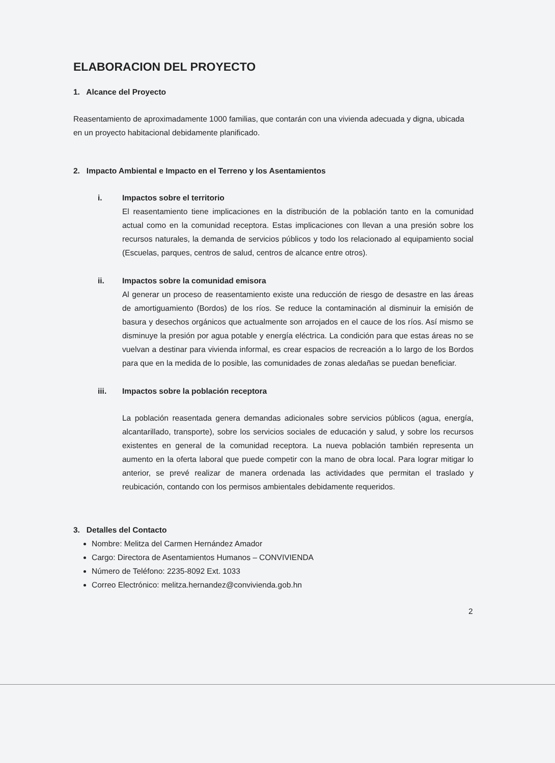ELABORACION DEL PROYECTO
1. Alcance del Proyecto
Reasentamiento de aproximadamente 1000 familias, que contarán con una vivienda adecuada y digna, ubicada en un proyecto habitacional debidamente planificado.
2. Impacto Ambiental e Impacto en el Terreno y los Asentamientos
i. Impactos sobre el territorio
El reasentamiento tiene implicaciones en la distribución de la población tanto en la comunidad actual como en la comunidad receptora. Estas implicaciones con llevan a una presión sobre los recursos naturales, la demanda de servicios públicos y todo los relacionado al equipamiento social (Escuelas, parques, centros de salud, centros de alcance entre otros).
ii. Impactos sobre la comunidad emisora
Al generar un proceso de reasentamiento existe una reducción de riesgo de desastre en las áreas de amortiguamiento (Bordos) de los ríos. Se reduce la contaminación al disminuir la emisión de basura y desechos orgánicos que actualmente son arrojados en el cauce de los ríos. Así mismo se disminuye la presión por agua potable y energía eléctrica. La condición para que estas áreas no se vuelvan a destinar para vivienda informal, es crear espacios de recreación a lo largo de los Bordos para que en la medida de lo posible, las comunidades de zonas aledañas se puedan beneficiar.
iii. Impactos sobre la población receptora
La población reasentada genera demandas adicionales sobre servicios públicos (agua, energía, alcantarillado, transporte), sobre los servicios sociales de educación y salud, y sobre los recursos existentes en general de la comunidad receptora. La nueva población también representa un aumento en la oferta laboral que puede competir con la mano de obra local. Para lograr mitigar lo anterior, se prevé realizar de manera ordenada las actividades que permitan el traslado y reubicación, contando con los permisos ambientales debidamente requeridos.
3. Detalles del Contacto
Nombre: Melitza del Carmen Hernández Amador
Cargo: Directora de Asentamientos Humanos – CONVIVIENDA
Número de Teléfono: 2235-8092 Ext. 1033
Correo Electrónico: melitza.hernandez@convivienda.gob.hn
2